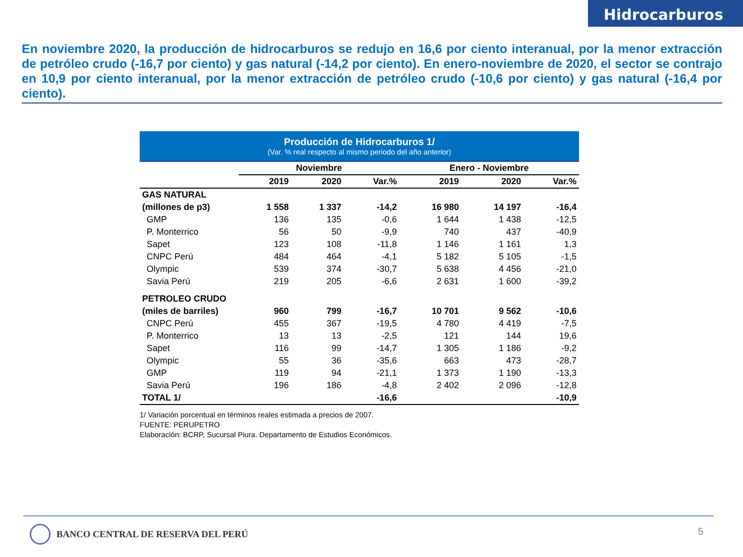Hidrocarburos
En noviembre 2020, la producción de hidrocarburos se redujo en 16,6 por ciento interanual, por la menor extracción de petróleo crudo (-16,7 por ciento) y gas natural (-14,2 por ciento). En enero-noviembre de 2020, el sector se contrajo en 10,9 por ciento interanual, por la menor extracción de petróleo crudo (-10,6 por ciento) y gas natural (-16,4 por ciento).
Producción de Hidrocarburos 1/
(Var. % real respecto al mismo periodo del año anterior)
| | Noviembre | | | Enero - Noviembre | | |
| --- | --- | --- | --- | --- | --- | --- |
| | 2019 | 2020 | Var.% | 2019 | 2020 | Var.% |
| GAS NATURAL | | | | | | |
| (millones de p3) | 1 558 | 1 337 | -14,2 | 16 980 | 14 197 | -16,4 |
| GMP | 136 | 135 | -0,6 | 1 644 | 1 438 | -12,5 |
| P. Monterrico | 56 | 50 | -9,9 | 740 | 437 | -40,9 |
| Sapet | 123 | 108 | -11,8 | 1 146 | 1 161 | 1,3 |
| CNPC Perú | 484 | 464 | -4,1 | 5 182 | 5 105 | -1,5 |
| Olympic | 539 | 374 | -30,7 | 5 638 | 4 456 | -21,0 |
| Savia Perú | 219 | 205 | -6,6 | 2 631 | 1 600 | -39,2 |
| PETROLEO CRUDO | | | | | | |
| (miles de barriles) | 960 | 799 | -16,7 | 10 701 | 9 562 | -10,6 |
| CNPC Perú | 455 | 367 | -19,5 | 4 780 | 4 419 | -7,5 |
| P. Monterrico | 13 | 13 | -2,5 | 121 | 144 | 19,6 |
| Sapet | 116 | 99 | -14,7 | 1 305 | 1 186 | -9,2 |
| Olympic | 55 | 36 | -35,6 | 663 | 473 | -28,7 |
| GMP | 119 | 94 | -21,1 | 1 373 | 1 190 | -13,3 |
| Savia Perú | 196 | 186 | -4,8 | 2 402 | 2 096 | -12,8 |
| TOTAL 1/ | | | -16,6 | | | -10,9 |
1/ Variación porcentual en términos reales estimada a precios de 2007.
FUENTE: PERUPETRO
Elaboración: BCRP, Sucursal Piura. Departamento de Estudios Económicos.
BANCO CENTRAL DE RESERVA DEL PERÚ
5